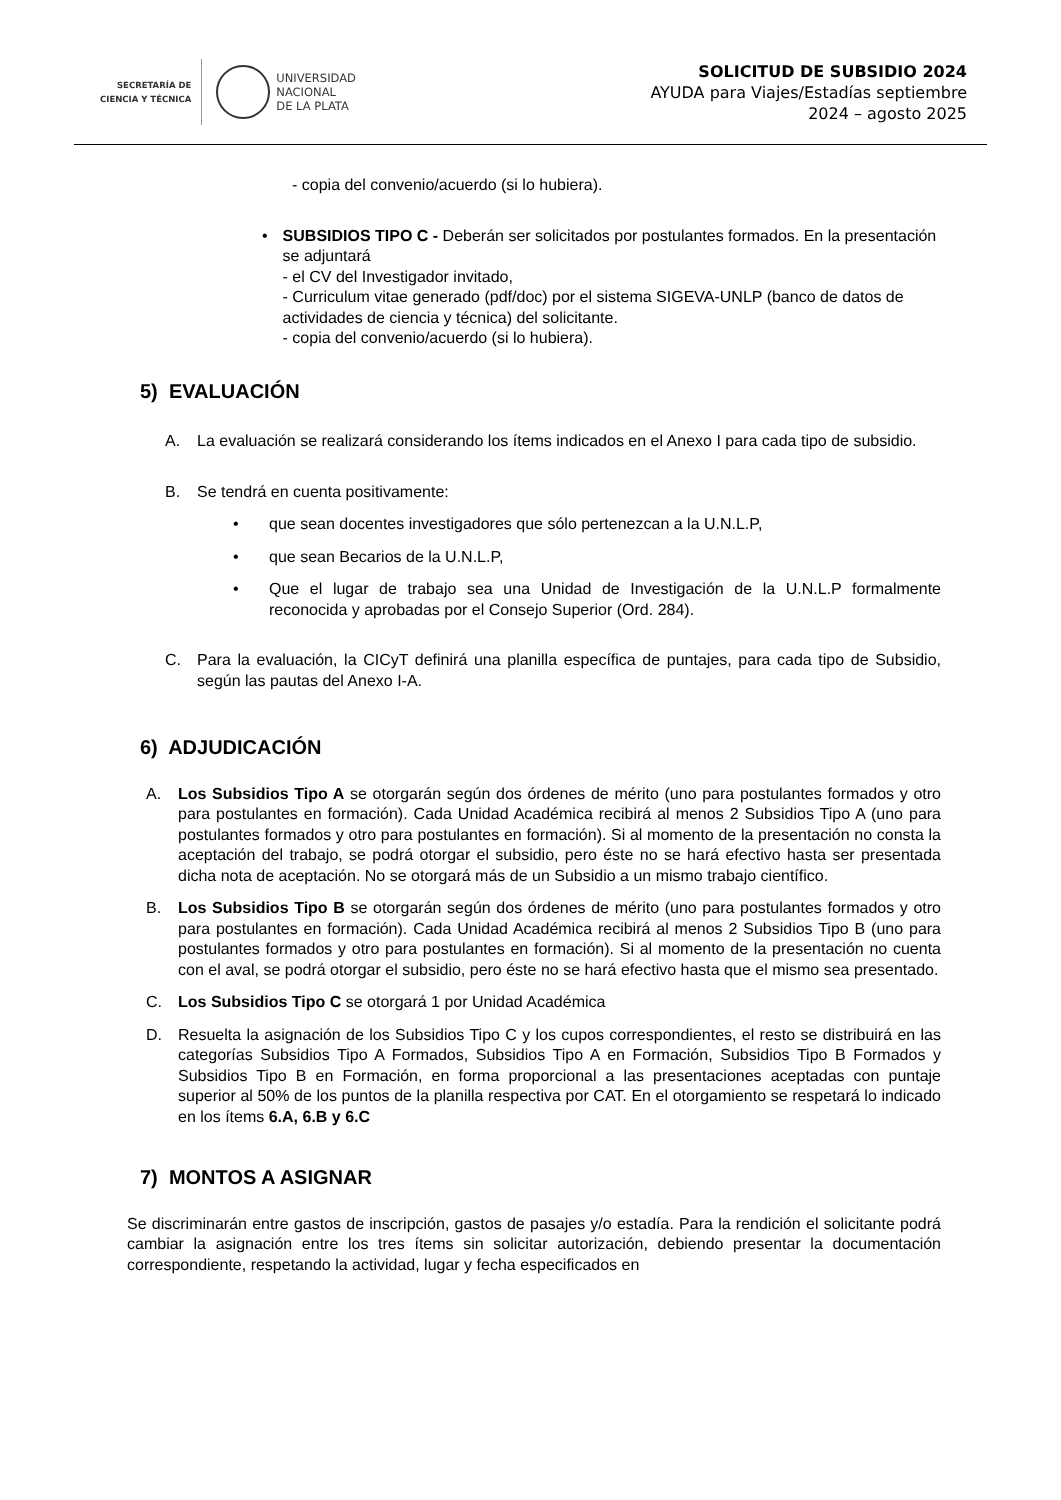SECRETARÍA DE
CIENCIA Y TÉCNICA
UNIVERSIDAD
NACIONAL
DE LA PLATA
SOLICITUD DE SUBSIDIO 2024
AYUDA para Viajes/Estadías septiembre
2024 – agosto 2025
- copia del convenio/acuerdo (si lo hubiera).
• SUBSIDIOS TIPO C - Deberán ser solicitados por postulantes formados. En la presentación se adjuntará
- el CV del Investigador invitado,
- Curriculum vitae generado (pdf/doc) por el sistema SIGEVA-UNLP (banco de datos de actividades de ciencia y técnica) del solicitante.
- copia del convenio/acuerdo (si lo hubiera).
5) EVALUACIÓN
A. La evaluación se realizará considerando los ítems indicados en el Anexo I para cada tipo de subsidio.
B. Se tendrá en cuenta positivamente:
• que sean docentes investigadores que sólo pertenezcan a la U.N.L.P,
• que sean Becarios de la U.N.L.P,
• Que el lugar de trabajo sea una Unidad de Investigación de la U.N.L.P formalmente reconocida y aprobadas por el Consejo Superior (Ord. 284).
C. Para la evaluación, la CICyT definirá una planilla específica de puntajes, para cada tipo de Subsidio, según las pautas del Anexo I-A.
6) ADJUDICACIÓN
A. Los Subsidios Tipo A se otorgarán según dos órdenes de mérito (uno para postulantes formados y otro para postulantes en formación). Cada Unidad Académica recibirá al menos 2 Subsidios Tipo A (uno para postulantes formados y otro para postulantes en formación). Si al momento de la presentación no consta la aceptación del trabajo, se podrá otorgar el subsidio, pero éste no se hará efectivo hasta ser presentada dicha nota de aceptación. No se otorgará más de un Subsidio a un mismo trabajo científico.
B. Los Subsidios Tipo B se otorgarán según dos órdenes de mérito (uno para postulantes formados y otro para postulantes en formación). Cada Unidad Académica recibirá al menos 2 Subsidios Tipo B (uno para postulantes formados y otro para postulantes en formación). Si al momento de la presentación no cuenta con el aval, se podrá otorgar el subsidio, pero éste no se hará efectivo hasta que el mismo sea presentado.
C. Los Subsidios Tipo C se otorgará 1 por Unidad Académica
D. Resuelta la asignación de los Subsidios Tipo C y los cupos correspondientes, el resto se distribuirá en las categorías Subsidios Tipo A Formados, Subsidios Tipo A en Formación, Subsidios Tipo B Formados y Subsidios Tipo B en Formación, en forma proporcional a las presentaciones aceptadas con puntaje superior al 50% de los puntos de la planilla respectiva por CAT. En el otorgamiento se respetará lo indicado en los ítems 6.A, 6.B y 6.C
7) MONTOS A ASIGNAR
Se discriminarán entre gastos de inscripción, gastos de pasajes y/o estadía. Para la rendición el solicitante podrá cambiar la asignación entre los tres ítems sin solicitar autorización, debiendo presentar la documentación correspondiente, respetando la actividad, lugar y fecha especificados en